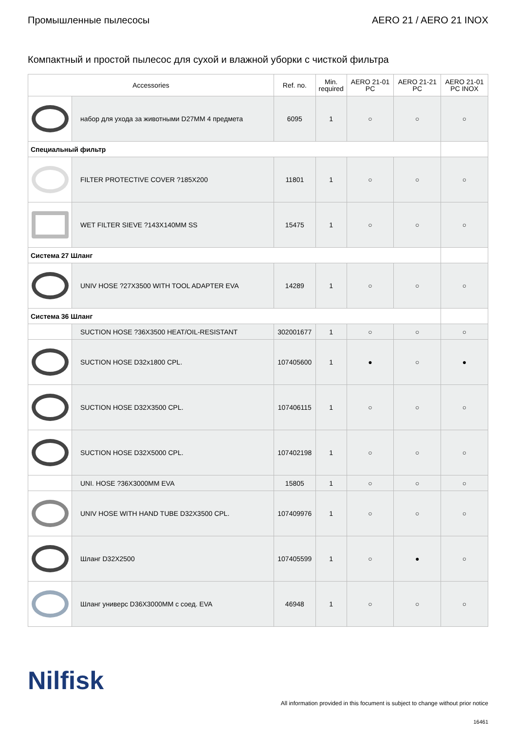Промышленные пылесосы AERO 21 / AERO 21 INOX
Компактный и простой пылесос для сухой и влажной уборки с чисткой фильтра
| Accessories | | Ref. no. | Min. required | AERO 21-01 PC | AERO 21-21 PC | AERO 21-01 PC INOX |
| --- | --- | --- | --- | --- | --- | --- |
| | набор для ухода за животными D27MM 4 предмета | 6095 | 1 | ○ | ○ | ○ |
| Специальный фильтр | | | | | | |
| | FILTER PROTECTIVE COVER ?185X200 | 11801 | 1 | ○ | ○ | ○ |
| | WET FILTER SIEVE ?143X140MM SS | 15475 | 1 | ○ | ○ | ○ |
| Система 27 Шланг | | | | | | |
| | UNIV HOSE ?27X3500 WITH TOOL ADAPTER EVA | 14289 | 1 | ○ | ○ | ○ |
| Система 36 Шланг | | | | | | |
| | SUCTION HOSE ?36X3500 HEAT/OIL-RESISTANT | 302001677 | 1 | ○ | ○ | ○ |
| | SUCTION HOSE D32x1800 CPL. | 107405600 | 1 | ● | ○ | ● |
| | SUCTION HOSE D32X3500 CPL. | 107406115 | 1 | ○ | ○ | ○ |
| | SUCTION HOSE D32X5000 CPL. | 107402198 | 1 | ○ | ○ | ○ |
| | UNI. HOSE ?36X3000MM EVA | 15805 | 1 | ○ | ○ | ○ |
| | UNIV HOSE WITH HAND TUBE D32X3500 CPL. | 107409976 | 1 | ○ | ○ | ○ |
| | Шланг D32X2500 | 107405599 | 1 | ○ | ● | ○ |
| | Шланг универс D36X3000MM с соед. EVA | 46948 | 1 | ○ | ○ | ○ |
Nilfisk
All information provided in this focument is subject to change without prior notice
16461